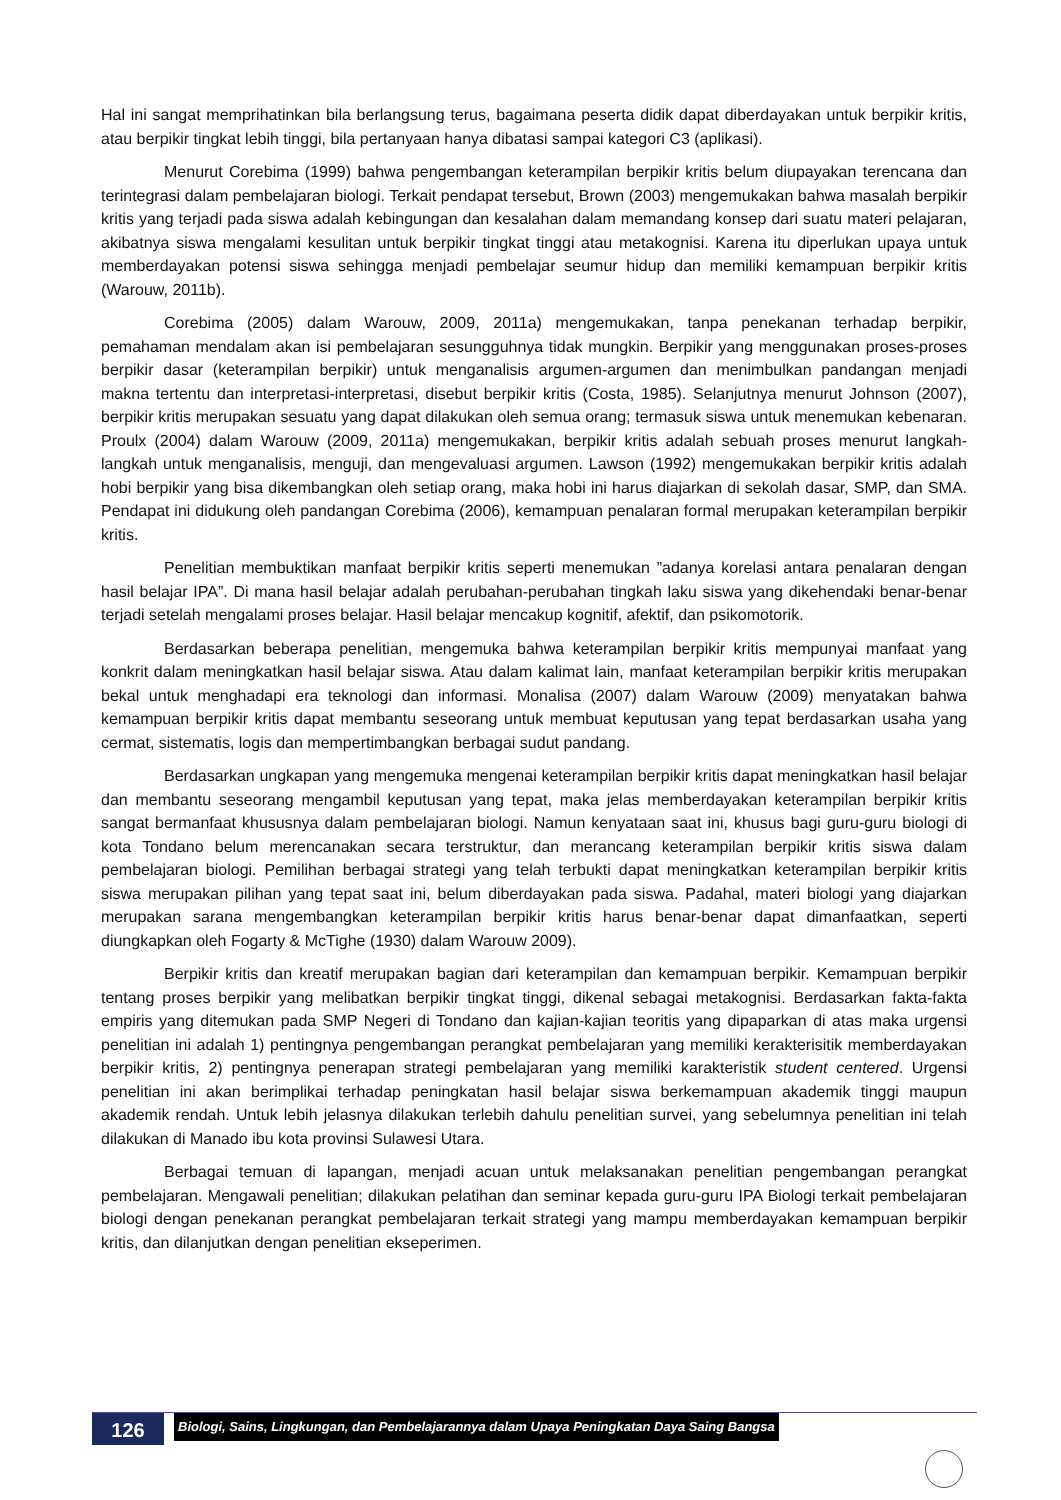Hal ini sangat memprihatinkan bila berlangsung terus, bagaimana peserta didik dapat diberdayakan untuk berpikir kritis, atau berpikir tingkat lebih tinggi, bila pertanyaan hanya dibatasi sampai kategori C3 (aplikasi).
Menurut Corebima (1999) bahwa pengembangan keterampilan berpikir kritis belum diupayakan terencana dan terintegrasi dalam pembelajaran biologi. Terkait pendapat tersebut, Brown (2003) mengemukakan bahwa masalah berpikir kritis yang terjadi pada siswa adalah kebingungan dan kesalahan dalam memandang konsep dari suatu materi pelajaran, akibatnya siswa mengalami kesulitan untuk berpikir tingkat tinggi atau metakognisi. Karena itu diperlukan upaya untuk memberdayakan potensi siswa sehingga menjadi pembelajar seumur hidup dan memiliki kemampuan berpikir kritis (Warouw, 2011b).
Corebima (2005) dalam Warouw, 2009, 2011a) mengemukakan, tanpa penekanan terhadap berpikir, pemahaman mendalam akan isi pembelajaran sesungguhnya tidak mungkin. Berpikir yang menggunakan proses-proses berpikir dasar (keterampilan berpikir) untuk menganalisis argumen-argumen dan menimbulkan pandangan menjadi makna tertentu dan interpretasi-interpretasi, disebut berpikir kritis (Costa, 1985). Selanjutnya menurut Johnson (2007), berpikir kritis merupakan sesuatu yang dapat dilakukan oleh semua orang; termasuk siswa untuk menemukan kebenaran. Proulx (2004) dalam Warouw (2009, 2011a) mengemukakan, berpikir kritis adalah sebuah proses menurut langkah-langkah untuk menganalisis, menguji, dan mengevaluasi argumen. Lawson (1992) mengemukakan berpikir kritis adalah hobi berpikir yang bisa dikembangkan oleh setiap orang, maka hobi ini harus diajarkan di sekolah dasar, SMP, dan SMA. Pendapat ini didukung oleh pandangan Corebima (2006), kemampuan penalaran formal merupakan keterampilan berpikir kritis.
Penelitian membuktikan manfaat berpikir kritis seperti menemukan ”adanya korelasi antara penalaran dengan hasil belajar IPA”. Di mana hasil belajar adalah perubahan-perubahan tingkah laku siswa yang dikehendaki benar-benar terjadi setelah mengalami proses belajar. Hasil belajar mencakup kognitif, afektif, dan psikomotorik.
Berdasarkan beberapa penelitian, mengemuka bahwa keterampilan berpikir kritis mempunyai manfaat yang konkrit dalam meningkatkan hasil belajar siswa. Atau dalam kalimat lain, manfaat keterampilan berpikir kritis merupakan bekal untuk menghadapi era teknologi dan informasi. Monalisa (2007) dalam Warouw (2009) menyatakan bahwa kemampuan berpikir kritis dapat membantu seseorang untuk membuat keputusan yang tepat berdasarkan usaha yang cermat, sistematis, logis dan mempertimbangkan berbagai sudut pandang.
Berdasarkan ungkapan yang mengemuka mengenai keterampilan berpikir kritis dapat meningkatkan hasil belajar dan membantu seseorang mengambil keputusan yang tepat, maka jelas memberdayakan keterampilan berpikir kritis sangat bermanfaat khususnya dalam pembelajaran biologi. Namun kenyataan saat ini, khusus bagi guru-guru biologi di kota Tondano belum merencanakan secara terstruktur, dan merancang keterampilan berpikir kritis siswa dalam pembelajaran biologi. Pemilihan berbagai strategi yang telah terbukti dapat meningkatkan keterampilan berpikir kritis siswa merupakan pilihan yang tepat saat ini, belum diberdayakan pada siswa. Padahal, materi biologi yang diajarkan merupakan sarana mengembangkan keterampilan berpikir kritis harus benar-benar dapat dimanfaatkan, seperti diungkapkan oleh Fogarty & McTighe (1930) dalam Warouw 2009).
Berpikir kritis dan kreatif merupakan bagian dari keterampilan dan kemampuan berpikir. Kemampuan berpikir tentang proses berpikir yang melibatkan berpikir tingkat tinggi, dikenal sebagai metakognisi. Berdasarkan fakta-fakta empiris yang ditemukan pada SMP Negeri di Tondano dan kajian-kajian teoritis yang dipaparkan di atas maka urgensi penelitian ini adalah 1) pentingnya pengembangan perangkat pembelajaran yang memiliki kerakterisitik memberdayakan berpikir kritis, 2) pentingnya penerapan strategi pembelajaran yang memiliki karakteristik student centered. Urgensi penelitian ini akan berimplikai terhadap peningkatan hasil belajar siswa berkemampuan akademik tinggi maupun akademik rendah. Untuk lebih jelasnya dilakukan terlebih dahulu penelitian survei, yang sebelumnya penelitian ini telah dilakukan di Manado ibu kota provinsi Sulawesi Utara.
Berbagai temuan di lapangan, menjadi acuan untuk melaksanakan penelitian pengembangan perangkat pembelajaran. Mengawali penelitian; dilakukan pelatihan dan seminar kepada guru-guru IPA Biologi terkait pembelajaran biologi dengan penekanan perangkat pembelajaran terkait strategi yang mampu memberdayakan kemampuan berpikir kritis, dan dilanjutkan dengan penelitian ekseperimen.
126
Biologi, Sains, Lingkungan, dan Pembelajarannya dalam Upaya Peningkatan Daya Saing Bangsa